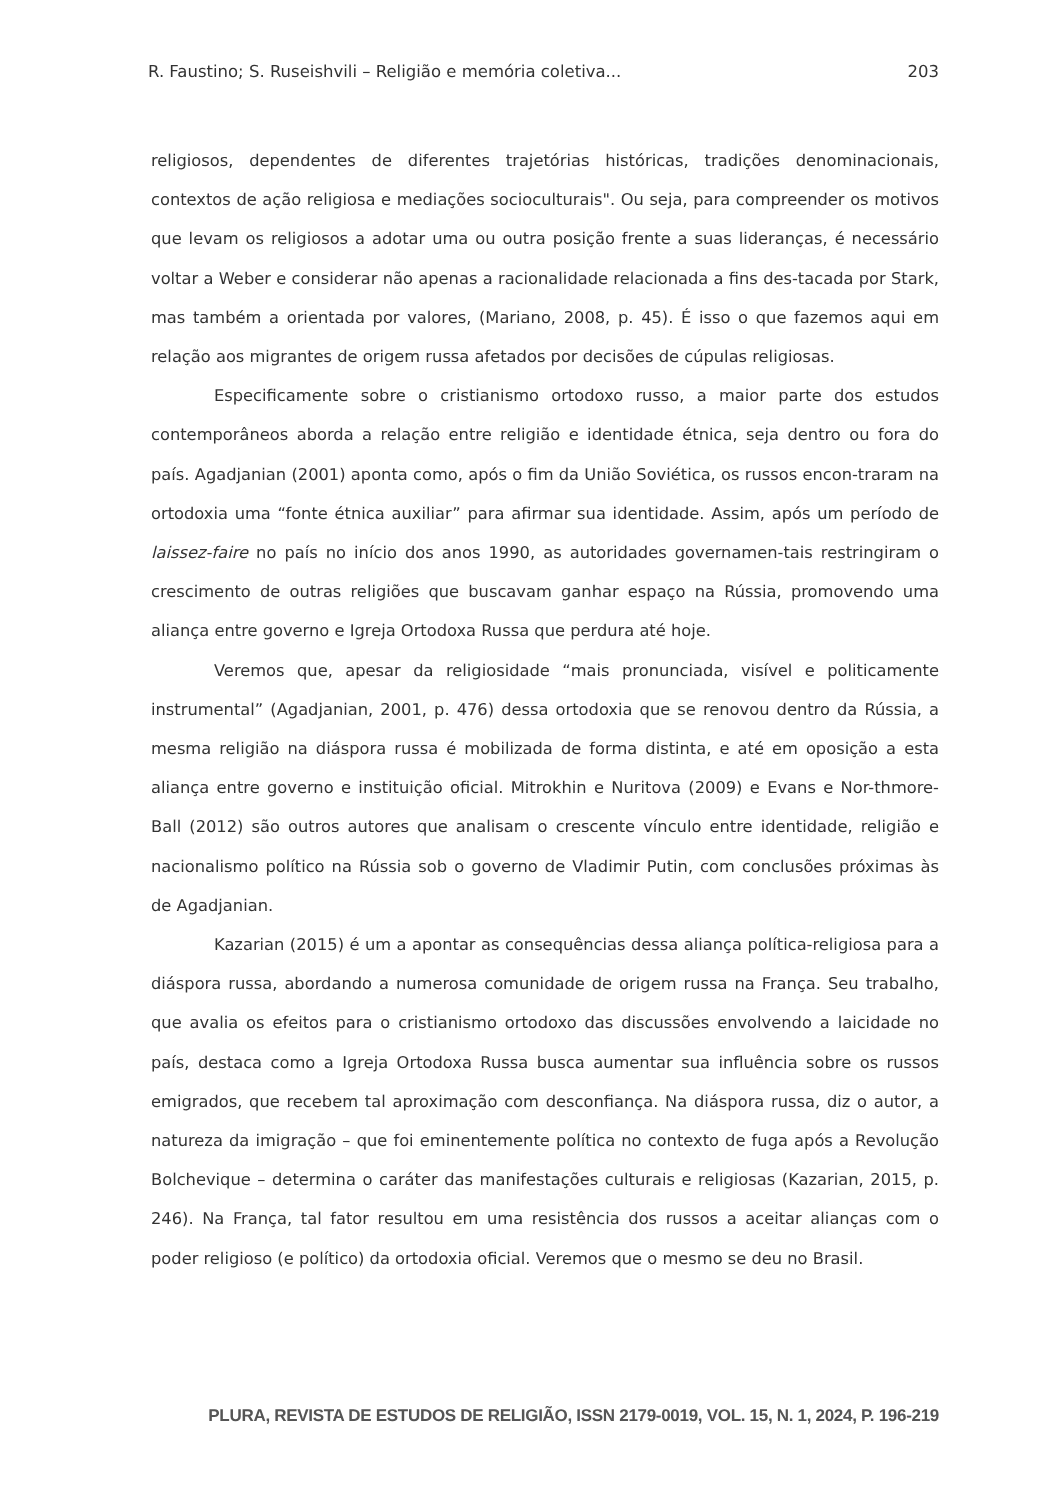R. Faustino; S. Ruseishvili – Religião e memória coletiva... 203
religiosos, dependentes de diferentes trajetórias históricas, tradições denominacionais, contextos de ação religiosa e mediações socioculturais". Ou seja, para compreender os motivos que levam os religiosos a adotar uma ou outra posição frente a suas lideranças, é necessário voltar a Weber e considerar não apenas a racionalidade relacionada a fins des-tacada por Stark, mas também a orientada por valores, (Mariano, 2008, p. 45). É isso o que fazemos aqui em relação aos migrantes de origem russa afetados por decisões de cúpulas religiosas.
Especificamente sobre o cristianismo ortodoxo russo, a maior parte dos estudos contemporâneos aborda a relação entre religião e identidade étnica, seja dentro ou fora do país. Agadjanian (2001) aponta como, após o fim da União Soviética, os russos encon-traram na ortodoxia uma “fonte étnica auxiliar” para afirmar sua identidade. Assim, após um período de laissez-faire no país no início dos anos 1990, as autoridades governamen-tais restringiram o crescimento de outras religiões que buscavam ganhar espaço na Rússia, promovendo uma aliança entre governo e Igreja Ortodoxa Russa que perdura até hoje.
Veremos que, apesar da religiosidade “mais pronunciada, visível e politicamente instrumental” (Agadjanian, 2001, p. 476) dessa ortodoxia que se renovou dentro da Rússia, a mesma religião na diáspora russa é mobilizada de forma distinta, e até em oposição a esta aliança entre governo e instituição oficial. Mitrokhin e Nuritova (2009) e Evans e Nor-thmore-Ball (2012) são outros autores que analisam o crescente vínculo entre identidade, religião e nacionalismo político na Rússia sob o governo de Vladimir Putin, com conclusões próximas às de Agadjanian.
Kazarian (2015) é um a apontar as consequências dessa aliança política-religiosa para a diáspora russa, abordando a numerosa comunidade de origem russa na França. Seu trabalho, que avalia os efeitos para o cristianismo ortodoxo das discussões envolvendo a laicidade no país, destaca como a Igreja Ortodoxa Russa busca aumentar sua influência sobre os russos emigrados, que recebem tal aproximação com desconfiança. Na diáspora russa, diz o autor, a natureza da imigração – que foi eminentemente política no contexto de fuga após a Revolução Bolchevique – determina o caráter das manifestações culturais e religiosas (Kazarian, 2015, p. 246). Na França, tal fator resultou em uma resistência dos russos a aceitar alianças com o poder religioso (e político) da ortodoxia oficial. Veremos que o mesmo se deu no Brasil.
PLURA, REVISTA DE ESTUDOS DE RELIGIÃO, ISSN 2179-0019, VOL. 15, N. 1, 2024, P. 196-219